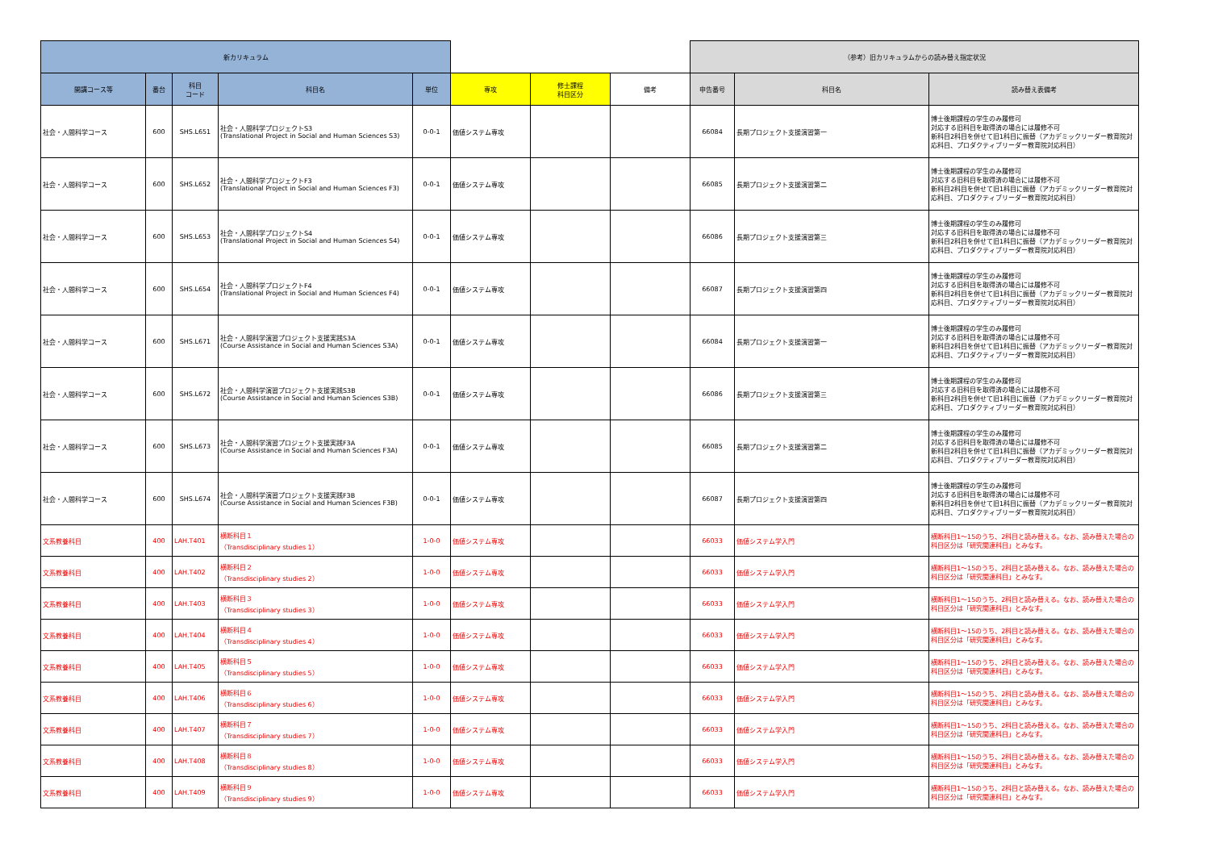| 新カリキュラム | | | | | | | | （参考）旧カリキュラムからの読み替え指定状況 | | |
| --- | --- | --- | --- | --- | --- | --- | --- | --- | --- | --- |
| 開講コース等 | 番台 | 科目 コード | 科目名 | 単位 | 専攻 | 修士課程 科目区分 | 備考 | 申告番号 | 科目名 | 読み替え表備考 |
| 社会・人間科学コース | 600 | SHS.L651 | 社会・人間科学プロジェクトS3 (Translational Project in Social and Human Sciences S3) | 0-0-1 | 価値システム専攻 | | | 66084 | 長期プロジェクト支援演習第一 | 博士後期課程の学生のみ履修可 対応する旧科目を取得済の場合には履修不可 新科目2科目を併せて旧1科目に振替（アカデミックリーダー教育院対応科目、プロダクティブリーダー教育院対応科目） |
| 社会・人間科学コース | 600 | SHS.L652 | 社会・人間科学プロジェクトF3 (Translational Project in Social and Human Sciences F3) | 0-0-1 | 価値システム専攻 | | | 66085 | 長期プロジェクト支援演習第二 | 博士後期課程の学生のみ履修可 対応する旧科目を取得済の場合には履修不可 新科目2科目を併せて旧1科目に振替（アカデミックリーダー教育院対応科目、プロダクティブリーダー教育院対応科目） |
| 社会・人間科学コース | 600 | SHS.L653 | 社会・人間科学プロジェクトS4 (Translational Project in Social and Human Sciences S4) | 0-0-1 | 価値システム専攻 | | | 66086 | 長期プロジェクト支援演習第三 | 博士後期課程の学生のみ履修可 対応する旧科目を取得済の場合には履修不可 新科目2科目を併せて旧1科目に振替（アカデミックリーダー教育院対応科目、プロダクティブリーダー教育院対応科目） |
| 社会・人間科学コース | 600 | SHS.L654 | 社会・人間科学プロジェクトF4 (Translational Project in Social and Human Sciences F4) | 0-0-1 | 価値システム専攻 | | | 66087 | 長期プロジェクト支援演習第四 | 博士後期課程の学生のみ履修可 対応する旧科目を取得済の場合には履修不可 新科目2科目を併せて旧1科目に振替（アカデミックリーダー教育院対応科目、プロダクティブリーダー教育院対応科目） |
| 社会・人間科学コース | 600 | SHS.L671 | 社会・人間科学演習プロジェクト支援実践S3A (Course Assistance in Social and Human Sciences S3A) | 0-0-1 | 価値システム専攻 | | | 66084 | 長期プロジェクト支援演習第一 | 博士後期課程の学生のみ履修可 対応する旧科目を取得済の場合には履修不可 新科目2科目を併せて旧1科目に振替（アカデミックリーダー教育院対応科目、プロダクティブリーダー教育院対応科目） |
| 社会・人間科学コース | 600 | SHS.L672 | 社会・人間科学演習プロジェクト支援実践S3B (Course Assistance in Social and Human Sciences S3B) | 0-0-1 | 価値システム専攻 | | | 66086 | 長期プロジェクト支援演習第三 | 博士後期課程の学生のみ履修可 対応する旧科目を取得済の場合には履修不可 新科目2科目を併せて旧1科目に振替（アカデミックリーダー教育院対応科目、プロダクティブリーダー教育院対応科目） |
| 社会・人間科学コース | 600 | SHS.L673 | 社会・人間科学演習プロジェクト支援実践F3A (Course Assistance in Social and Human Sciences F3A) | 0-0-1 | 価値システム専攻 | | | 66085 | 長期プロジェクト支援演習第二 | 博士後期課程の学生のみ履修可 対応する旧科目を取得済の場合には履修不可 新科目2科目を併せて旧1科目に振替（アカデミックリーダー教育院対応科目、プロダクティブリーダー教育院対応科目） |
| 社会・人間科学コース | 600 | SHS.L674 | 社会・人間科学演習プロジェクト支援実践F3B (Course Assistance in Social and Human Sciences F3B) | 0-0-1 | 価値システム専攻 | | | 66087 | 長期プロジェクト支援演習第四 | 博士後期課程の学生のみ履修可 対応する旧科目を取得済の場合には履修不可 新科目2科目を併せて旧1科目に振替（アカデミックリーダー教育院対応科目、プロダクティブリーダー教育院対応科目） |
| 文系教養科目 | 400 | LAH.T401 | 横断科目１ （Transdisciplinary studies 1） | 1-0-0 | 価値システム専攻 | | | 66033 | 価値システム学入門 | 横断科目1～15のうち、2科目と読み替える。なお、読み替えた場合の科目区分は「研究関連科目」とみなす。 |
| 文系教養科目 | 400 | LAH.T402 | 横断科目２ （Transdisciplinary studies 2） | 1-0-0 | 価値システム専攻 | | | 66033 | 価値システム学入門 | 横断科目1～15のうち、2科目と読み替える。なお、読み替えた場合の科目区分は「研究関連科目」とみなす。 |
| 文系教養科目 | 400 | LAH.T403 | 横断科目３ （Transdisciplinary studies 3） | 1-0-0 | 価値システム専攻 | | | 66033 | 価値システム学入門 | 横断科目1～15のうち、2科目と読み替える。なお、読み替えた場合の科目区分は「研究関連科目」とみなす。 |
| 文系教養科目 | 400 | LAH.T404 | 横断科目４ （Transdisciplinary studies 4） | 1-0-0 | 価値システム専攻 | | | 66033 | 価値システム学入門 | 横断科目1～15のうち、2科目と読み替える。なお、読み替えた場合の科目区分は「研究関連科目」とみなす。 |
| 文系教養科目 | 400 | LAH.T405 | 横断科目５ （Transdisciplinary studies 5） | 1-0-0 | 価値システム専攻 | | | 66033 | 価値システム学入門 | 横断科目1～15のうち、2科目と読み替える。なお、読み替えた場合の科目区分は「研究関連科目」とみなす。 |
| 文系教養科目 | 400 | LAH.T406 | 横断科目６ （Transdisciplinary studies 6） | 1-0-0 | 価値システム専攻 | | | 66033 | 価値システム学入門 | 横断科目1～15のうち、2科目と読み替える。なお、読み替えた場合の科目区分は「研究関連科目」とみなす。 |
| 文系教養科目 | 400 | LAH.T407 | 横断科目７ （Transdisciplinary studies 7） | 1-0-0 | 価値システム専攻 | | | 66033 | 価値システム学入門 | 横断科目1～15のうち、2科目と読み替える。なお、読み替えた場合の科目区分は「研究関連科目」とみなす。 |
| 文系教養科目 | 400 | LAH.T408 | 横断科目８ （Transdisciplinary studies 8） | 1-0-0 | 価値システム専攻 | | | 66033 | 価値システム学入門 | 横断科目1～15のうち、2科目と読み替える。なお、読み替えた場合の科目区分は「研究関連科目」とみなす。 |
| 文系教養科目 | 400 | LAH.T409 | 横断科目９ （Transdisciplinary studies 9） | 1-0-0 | 価値システム専攻 | | | 66033 | 価値システム学入門 | 横断科目1～15のうち、2科目と読み替える。なお、読み替えた場合の科目区分は「研究関連科目」とみなす。 |